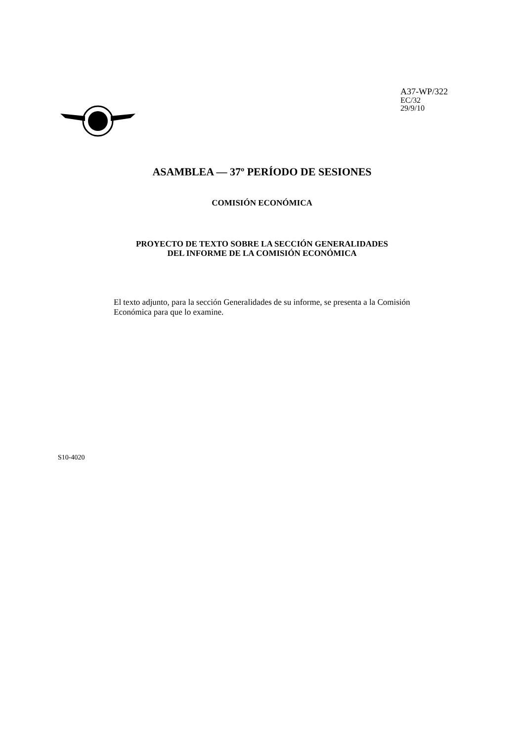A37-WP/322
EC/32
29/9/10
ASAMBLEA — 37º PERÍODO DE SESIONES
COMISIÓN ECONÓMICA
PROYECTO DE TEXTO SOBRE LA SECCIÓN GENERALIDADES
DEL INFORME DE LA COMISIÓN ECONÓMICA
El texto adjunto, para la sección Generalidades de su informe, se presenta a la Comisión Económica para que lo examine.
S10-4020